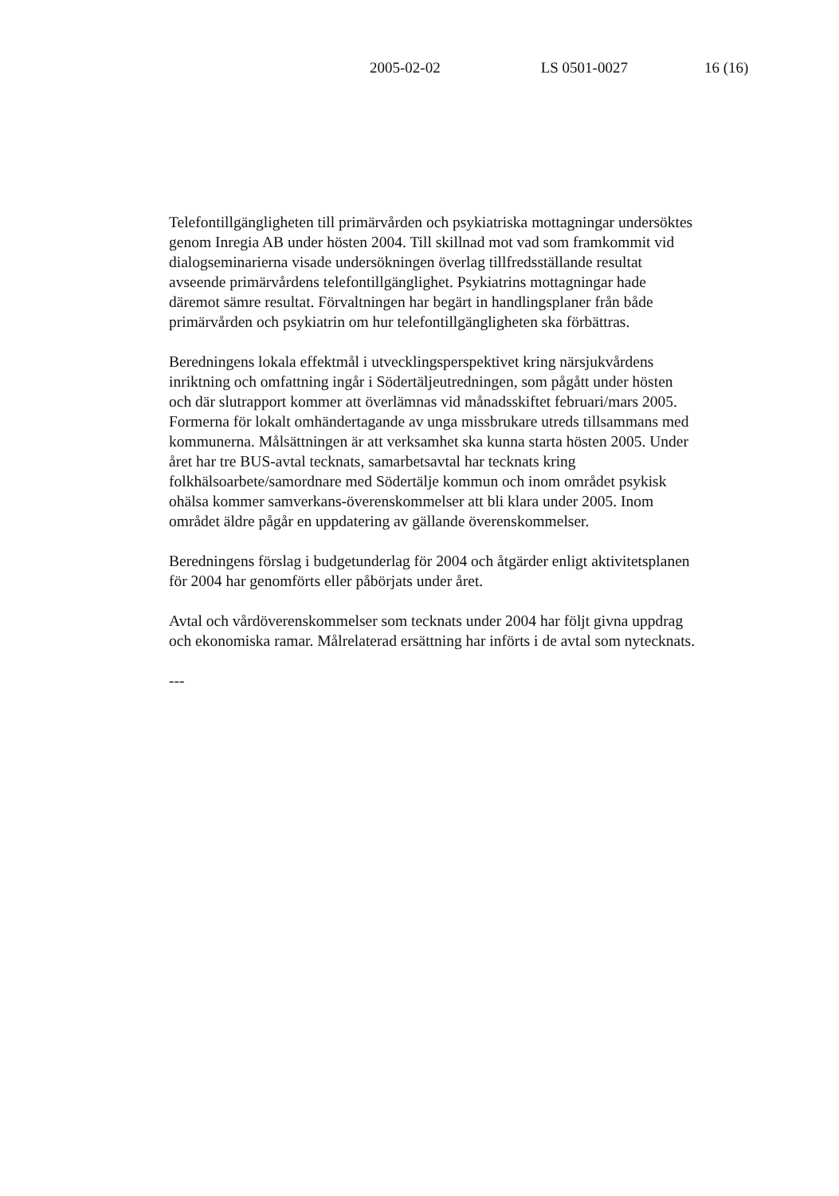2005-02-02 LS 0501-0027 16 (16)
Telefontillgängligheten till primärvården och psykiatriska mottagningar undersöktes genom Inregia AB under hösten 2004. Till skillnad mot vad som framkommit vid dialogseminarierna visade undersökningen överlag tillfredsställande resultat avseende primärvårdens telefontillgänglighet. Psykiatrins mottagningar hade däremot sämre resultat. Förvaltningen har begärt in handlingsplaner från både primärvården och psykiatrin om hur telefontillgängligheten ska förbättras.
Beredningens lokala effektmål i utvecklingsperspektivet kring närsjukvårdens inriktning och omfattning ingår i Södertäljeutredningen, som pågått under hösten och där slutrapport kommer att överlämnas vid månadsskiftet februari/mars 2005. Formerna för lokalt omhändertagande av unga missbrukare utreds tillsammans med kommunerna. Målsättningen är att verksamhet ska kunna starta hösten 2005. Under året har tre BUS-avtal tecknats, samarbetsavtal har tecknats kring folkhälsoarbete/samordnare med Södertälje kommun och inom området psykisk ohälsa kommer samverkans-överenskommelser att bli klara under 2005. Inom området äldre pågår en uppdatering av gällande överenskommelser.
Beredningens förslag i budgetunderlag för 2004 och åtgärder enligt aktivitetsplanen för 2004 har genomförts eller påbörjats under året.
Avtal och vårdöverenskommelser som tecknats under 2004 har följt givna uppdrag och ekonomiska ramar. Målrelaterad ersättning har införts i de avtal som nytecknats.
---